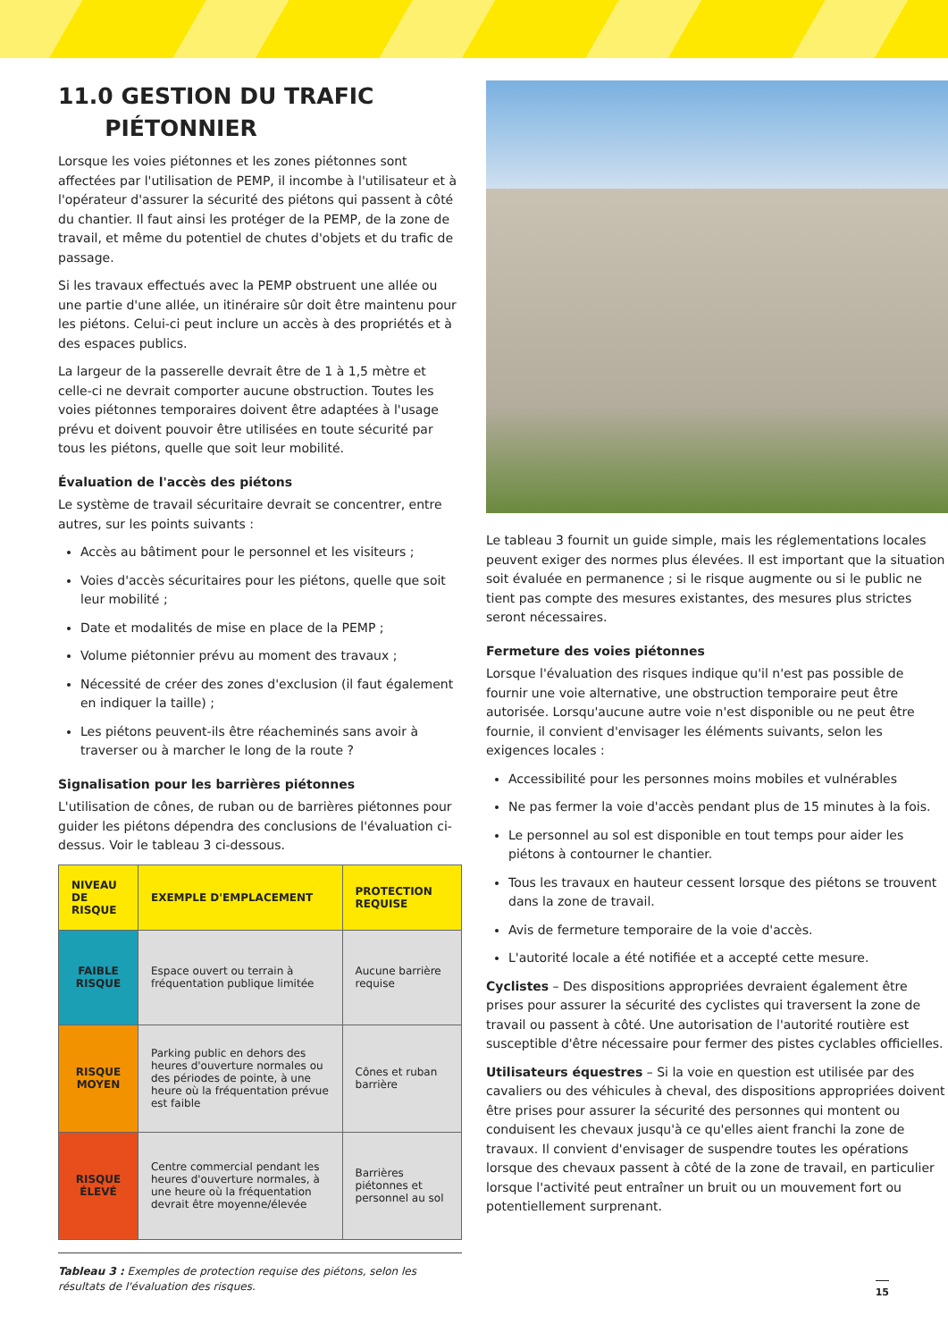11.0 GESTION DU TRAFIC
PIÉTONNIER
Lorsque les voies piétonnes et les zones piétonnes sont affectées par l'utilisation de PEMP, il incombe à l'utilisateur et à l'opérateur d'assurer la sécurité des piétons qui passent à côté du chantier. Il faut ainsi les protéger de la PEMP, de la zone de travail, et même du potentiel de chutes d'objets et du trafic de passage.
Si les travaux effectués avec la PEMP obstruent une allée ou une partie d'une allée, un itinéraire sûr doit être maintenu pour les piétons. Celui-ci peut inclure un accès à des propriétés et à des espaces publics.
La largeur de la passerelle devrait être de 1 à 1,5 mètre et celle-ci ne devrait comporter aucune obstruction. Toutes les voies piétonnes temporaires doivent être adaptées à l'usage prévu et doivent pouvoir être utilisées en toute sécurité par tous les piétons, quelle que soit leur mobilité.
Évaluation de l'accès des piétons
Le système de travail sécuritaire devrait se concentrer, entre autres, sur les points suivants :
Accès au bâtiment pour le personnel et les visiteurs ;
Voies d'accès sécuritaires pour les piétons, quelle que soit leur mobilité ;
Date et modalités de mise en place de la PEMP ;
Volume piétonnier prévu au moment des travaux ;
Nécessité de créer des zones d'exclusion (il faut également en indiquer la taille) ;
Les piétons peuvent-ils être réacheminés sans avoir à traverser ou à marcher le long de la route ?
Signalisation pour les barrières piétonnes
L'utilisation de cônes, de ruban ou de barrières piétonnes pour guider les piétons dépendra des conclusions de l'évaluation ci-dessus. Voir le tableau 3 ci-dessous.
| NIVEAU DE RISQUE | EXEMPLE D'EMPLACEMENT | PROTECTION REQUISE |
| --- | --- | --- |
| FAIBLE RISQUE | Espace ouvert ou terrain à fréquentation publique limitée | Aucune barrière requise |
| RISQUE MOYEN | Parking public en dehors des heures d'ouverture normales ou des périodes de pointe, à une heure où la fréquentation prévue est faible | Cônes et ruban barrière |
| RISQUE ÉLEVÉ | Centre commercial pendant les heures d'ouverture normales, à une heure où la fréquentation devrait être moyenne/élevée | Barrières piétonnes et personnel au sol |
Tableau 3 : Exemples de protection requise des piétons, selon les résultats de l'évaluation des risques.
Le tableau 3 fournit un guide simple, mais les réglementations locales peuvent exiger des normes plus élevées. Il est important que la situation soit évaluée en permanence ; si le risque augmente ou si le public ne tient pas compte des mesures existantes, des mesures plus strictes seront nécessaires.
Fermeture des voies piétonnes
Lorsque l'évaluation des risques indique qu'il n'est pas possible de fournir une voie alternative, une obstruction temporaire peut être autorisée. Lorsqu'aucune autre voie n'est disponible ou ne peut être fournie, il convient d'envisager les éléments suivants, selon les exigences locales :
Accessibilité pour les personnes moins mobiles et vulnérables
Ne pas fermer la voie d'accès pendant plus de 15 minutes à la fois.
Le personnel au sol est disponible en tout temps pour aider les piétons à contourner le chantier.
Tous les travaux en hauteur cessent lorsque des piétons se trouvent dans la zone de travail.
Avis de fermeture temporaire de la voie d'accès.
L'autorité locale a été notifiée et a accepté cette mesure.
Cyclistes – Des dispositions appropriées devraient également être prises pour assurer la sécurité des cyclistes qui traversent la zone de travail ou passent à côté. Une autorisation de l'autorité routière est susceptible d'être nécessaire pour fermer des pistes cyclables officielles.
Utilisateurs équestres – Si la voie en question est utilisée par des cavaliers ou des véhicules à cheval, des dispositions appropriées doivent être prises pour assurer la sécurité des personnes qui montent ou conduisent les chevaux jusqu'à ce qu'elles aient franchi la zone de travaux. Il convient d'envisager de suspendre toutes les opérations lorsque des chevaux passent à côté de la zone de travail, en particulier lorsque l'activité peut entraîner un bruit ou un mouvement fort ou potentiellement surprenant.
15